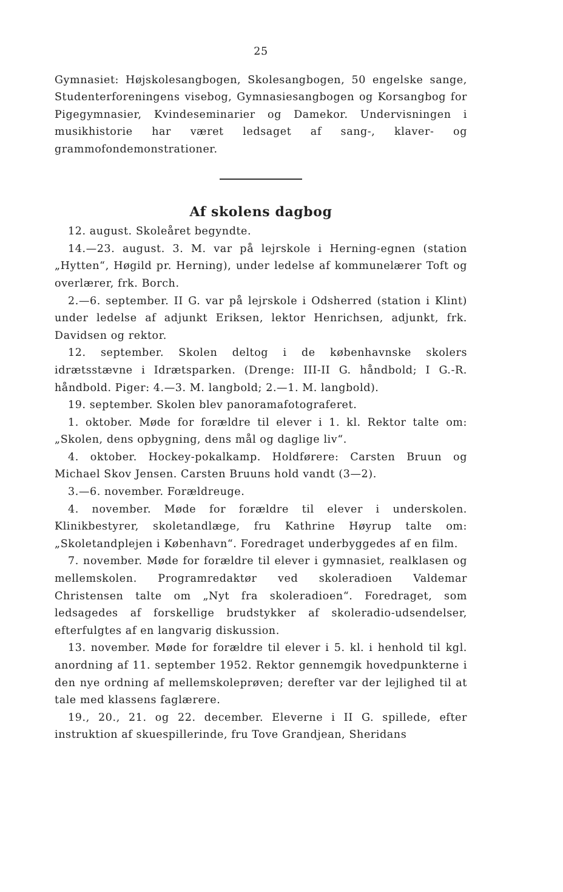25
Gymnasiet: Højskolesangbogen, Skolesangbogen, 50 engelske sange, Studenterforeningens visebog, Gymnasiesangbogen og Korsangbog for Pigegymnasier, Kvindeseminarier og Damekor. Undervisningen i musikhistorie har været ledsaget af sang-, klaver- og grammofondemonstrationer.
Af skolens dagbog
12. august. Skoleåret begyndte.
14.—23. august. 3. M. var på lejrskole i Herning-egnen (station „Hytten“, Høgild pr. Herning), under ledelse af kommunelærer Toft og overlærer, frk. Borch.
2.—6. september. II G. var på lejrskole i Odsherred (station i Klint) under ledelse af adjunkt Eriksen, lektor Henrichsen, adjunkt, frk. Davidsen og rektor.
12. september. Skolen deltog i de københavnske skolers idrætsstævne i Idrætsparken. (Drenge: III-II G. håndbold; I G.-R. håndbold. Piger: 4.—3. M. langbold; 2.—1. M. langbold).
19. september. Skolen blev panoramafotograferet.
1. oktober. Møde for forældre til elever i 1. kl. Rektor talte om: „Skolen, dens opbygning, dens mål og daglige liv“.
4. oktober. Hockey-pokalkamp. Holdførere: Carsten Bruun og Michael Skov Jensen. Carsten Bruuns hold vandt (3—2).
3.—6. november. Forældreuge.
4. november. Møde for forældre til elever i underskolen. Klinikbestyrer, skoletandlæge, fru Kathrine Høyrup talte om: „Skoletandplejen i København“. Foredraget underbyggedes af en film.
7. november. Møde for forældre til elever i gymnasiet, realklasen og mellemskolen. Programredaktør ved skoleradioen Valdemar Christensen talte om „Nyt fra skoleradioen“. Foredraget, som ledsagedes af forskellige brudstykker af skoleradio-udsendelser, efterfulgtes af en langvarig diskussion.
13. november. Møde for forældre til elever i 5. kl. i henhold til kgl. anordning af 11. september 1952. Rektor gennemgik hovedpunkterne i den nye ordning af mellemskoleprøven; derefter var der lejlighed til at tale med klassens faglærere.
19., 20., 21. og 22. december. Eleverne i II G. spillede, efter instruktion af skuespillerinde, fru Tove Grandjean, Sheridans